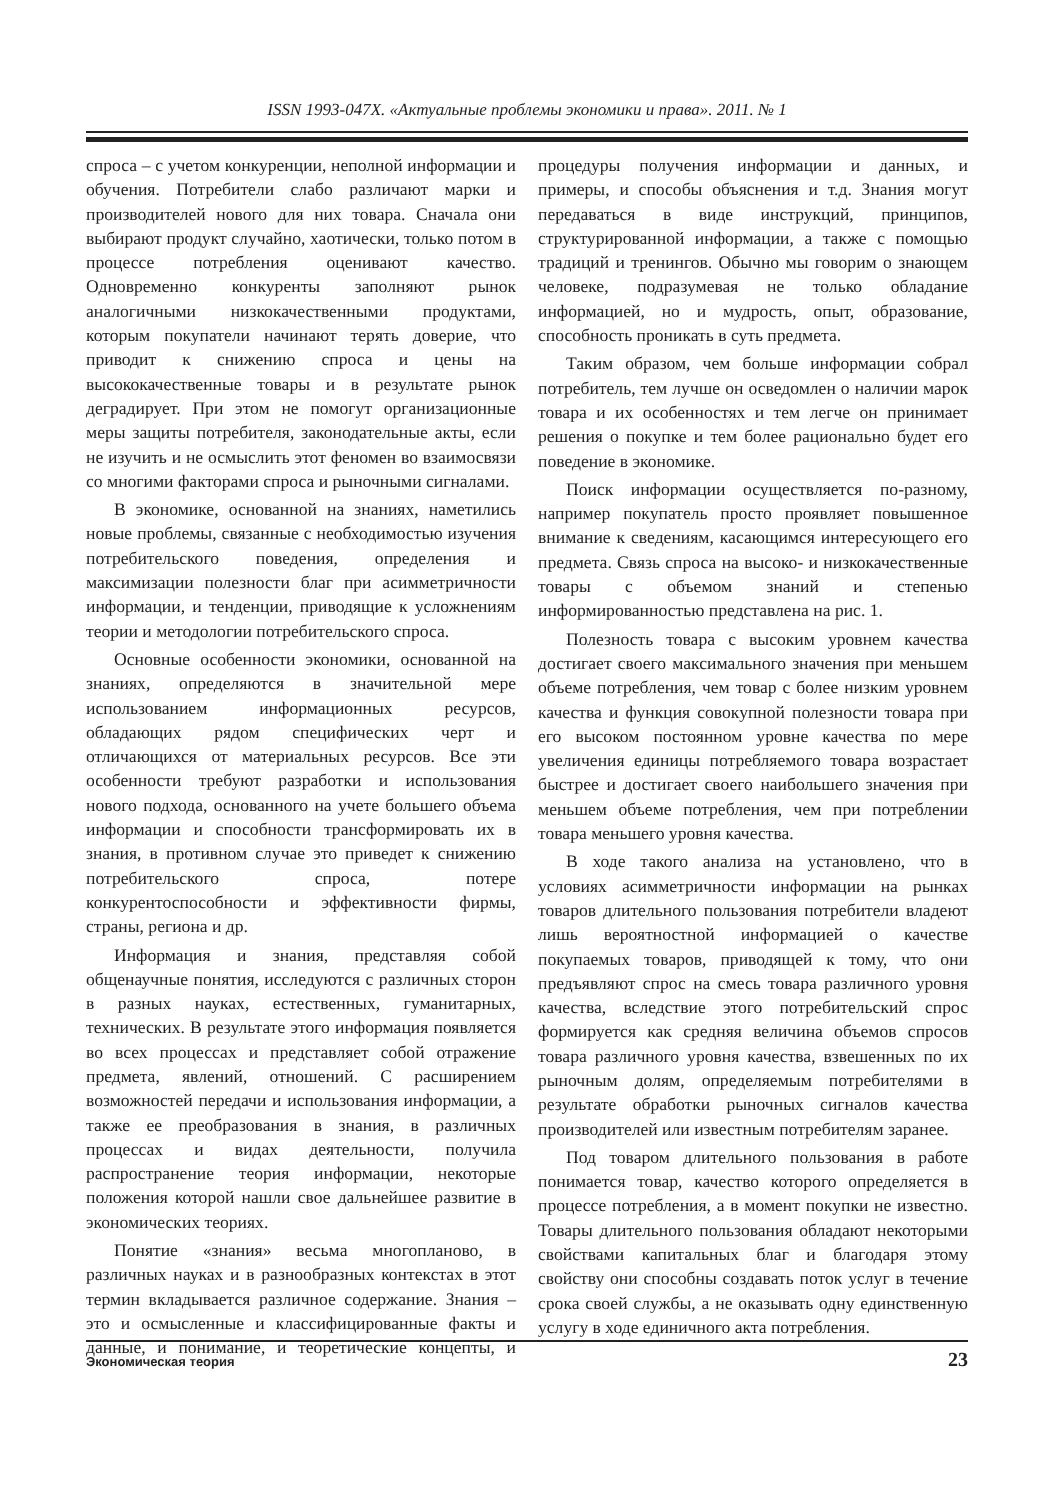ISSN 1993-047X. «Актуальные проблемы экономики и права». 2011. № 1
спроса – с учетом конкуренции, неполной информации и обучения. Потребители слабо различают марки и производителей нового для них товара. Сначала они выбирают продукт случайно, хаотически, только потом в процессе потребления оценивают качество. Одновременно конкуренты заполняют рынок аналогичными низкокачественными продуктами, которым покупатели начинают терять доверие, что приводит к снижению спроса и цены на высококачественные товары и в результате рынок деградирует. При этом не помогут организационные меры защиты потребителя, законодательные акты, если не изучить и не осмыслить этот феномен во взаимосвязи со многими факторами спроса и рыночными сигналами.
В экономике, основанной на знаниях, наметились новые проблемы, связанные с необходимостью изучения потребительского поведения, определения и максимизации полезности благ при асимметричности информации, и тенденции, приводящие к усложнениям теории и методологии потребительского спроса.
Основные особенности экономики, основанной на знаниях, определяются в значительной мере использованием информационных ресурсов, обладающих рядом специфических черт и отличающихся от материальных ресурсов. Все эти особенности требуют разработки и использования нового подхода, основанного на учете большего объема информации и способности трансформировать их в знания, в противном случае это приведет к снижению потребительского спроса, потере конкурентоспособности и эффективности фирмы, страны, региона и др.
Информация и знания, представляя собой общенаучные понятия, исследуются с различных сторон в разных науках, естественных, гуманитарных, технических. В результате этого информация появляется во всех процессах и представляет собой отражение предмета, явлений, отношений. С расширением возможностей передачи и использования информации, а также ее преобразования в знания, в различных процессах и видах деятельности, получила распространение теория информации, некоторые положения которой нашли свое дальнейшее развитие в экономических теориях.
Понятие «знания» весьма многопланово, в различных науках и в разнообразных контекстах в этот термин вкладывается различное содержание. Знания – это и осмысленные и классифицированные факты и данные, и понимание, и теоретические концепты, и процедуры получения информации и данных, и примеры, и способы объяснения и т.д. Знания могут передаваться в виде инструкций, принципов, структурированной информации, а также с помощью традиций и тренингов. Обычно мы говорим о знающем человеке, подразумевая не только обладание информацией, но и мудрость, опыт, образование, способность проникать в суть предмета.
Таким образом, чем больше информации собрал потребитель, тем лучше он осведомлен о наличии марок товара и их особенностях и тем легче он принимает решения о покупке и тем более рационально будет его поведение в экономике.
Поиск информации осуществляется по-разному, например покупатель просто проявляет повышенное внимание к сведениям, касающимся интересующего его предмета. Связь спроса на высоко- и низкокачественные товары с объемом знаний и степенью информированностью представлена на рис. 1.
Полезность товара с высоким уровнем качества достигает своего максимального значения при меньшем объеме потребления, чем товар с более низким уровнем качества и функция совокупной полезности товара при его высоком постоянном уровне качества по мере увеличения единицы потребляемого товара возрастает быстрее и достигает своего наибольшего значения при меньшем объеме потребления, чем при потреблении товара меньшего уровня качества.
В ходе такого анализа на установлено, что в условиях асимметричности информации на рынках товаров длительного пользования потребители владеют лишь вероятностной информацией о качестве покупаемых товаров, приводящей к тому, что они предъявляют спрос на смесь товара различного уровня качества, вследствие этого потребительский спрос формируется как средняя величина объемов спросов товара различного уровня качества, взвешенных по их рыночным долям, определяемым потребителями в результате обработки рыночных сигналов качества производителей или известным потребителям заранее.
Под товаром длительного пользования в работе понимается товар, качество которого определяется в процессе потребления, а в момент покупки не известно. Товары длительного пользования обладают некоторыми свойствами капитальных благ и благодаря этому свойству они способны создавать поток услуг в течение срока своей службы, а не оказывать одну единственную услугу в ходе единичного акта потребления.
Экономическая теория 23